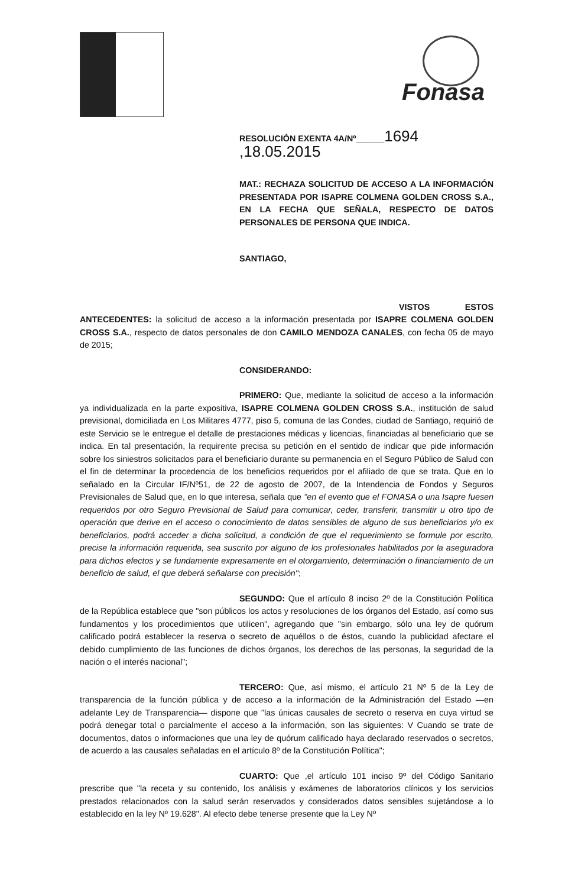Fonasa
RESOLUCIÓN EXENTA 4A/Nº______1694 ,18.05.2015
MAT.: RECHAZA SOLICITUD DE ACCESO A LA INFORMACIÓN PRESENTADA POR ISAPRE COLMENA GOLDEN CROSS S.A., EN LA FECHA QUE SEÑALA, RESPECTO DE DATOS PERSONALES DE PERSONA QUE INDICA.
SANTIAGO,
VISTOS ESTOS ANTECEDENTES: la solicitud de acceso a la información presentada por ISAPRE COLMENA GOLDEN CROSS S.A., respecto de datos personales de don CAMILO MENDOZA CANALES, con fecha 05 de mayo de 2015;
CONSIDERANDO:
PRIMERO: Que, mediante la solicitud de acceso a la información ya individualizada en la parte expositiva, ISAPRE COLMENA GOLDEN CROSS S.A., institución de salud previsional, domiciliada en Los Militares 4777, piso 5, comuna de las Condes, ciudad de Santiago, requirió de este Servicio se le entregue el detalle de prestaciones médicas y licencias, financiadas al beneficiario que se indica. En tal presentación, la requirente precisa su petición en el sentido de indicar que pide información sobre los siniestros solicitados para el beneficiario durante su permanencia en el Seguro Público de Salud con el fin de determinar la procedencia de los beneficios requeridos por el afiliado de que se trata. Que en lo señalado en la Circular IF/Nº51, de 22 de agosto de 2007, de la Intendencia de Fondos y Seguros Previsionales de Salud que, en lo que interesa, señala que "en el evento que el FONASA o una Isapre fuesen requeridos por otro Seguro Previsional de Salud para comunicar, ceder, transferir, transmitir u otro tipo de operación que derive en el acceso o conocimiento de datos sensibles de alguno de sus beneficiarios y/o ex beneficiarios, podrá acceder a dicha solicitud, a condición de que el requerimiento se formule por escrito, precise la información requerida, sea suscrito por alguno de los profesionales habilitados por la aseguradora para dichos efectos y se fundamente expresamente en el otorgamiento, determinación o financiamiento de un beneficio de salud, el que deberá señalarse con precisión";
SEGUNDO: Que el artículo 8 inciso 2º de la Constitución Política de la República establece que "son públicos los actos y resoluciones de los órganos del Estado, así como sus fundamentos y los procedimientos que utilicen", agregando que "sin embargo, sólo una ley de quórum calificado podrá establecer la reserva o secreto de aquéllos o de éstos, cuando la publicidad afectare el debido cumplimiento de las funciones de dichos órganos, los derechos de las personas, la seguridad de la nación o el interés nacional";
TERCERO: Que, así mismo, el artículo 21 Nº 5 de la Ley de transparencia de la función pública y de acceso a la información de la Administración del Estado —en adelante Ley de Transparencia— dispone que "las únicas causales de secreto o reserva en cuya virtud se podrá denegar total o parcialmente el acceso a la información, son las siguientes: V Cuando se trate de documentos, datos o informaciones que una ley de quórum calificado haya declarado reservados o secretos, de acuerdo a las causales señaladas en el artículo 8º de la Constitución Política";
CUARTO: Que ,el artículo 101 inciso 9º del Código Sanitario prescribe que "la receta y su contenido, los análisis y exámenes de laboratorios clínicos y los servicios prestados relacionados con la salud serán reservados y considerados datos sensibles sujetándose a lo establecido en la ley Nº 19.628". Al efecto debe tenerse presente que la Ley Nº